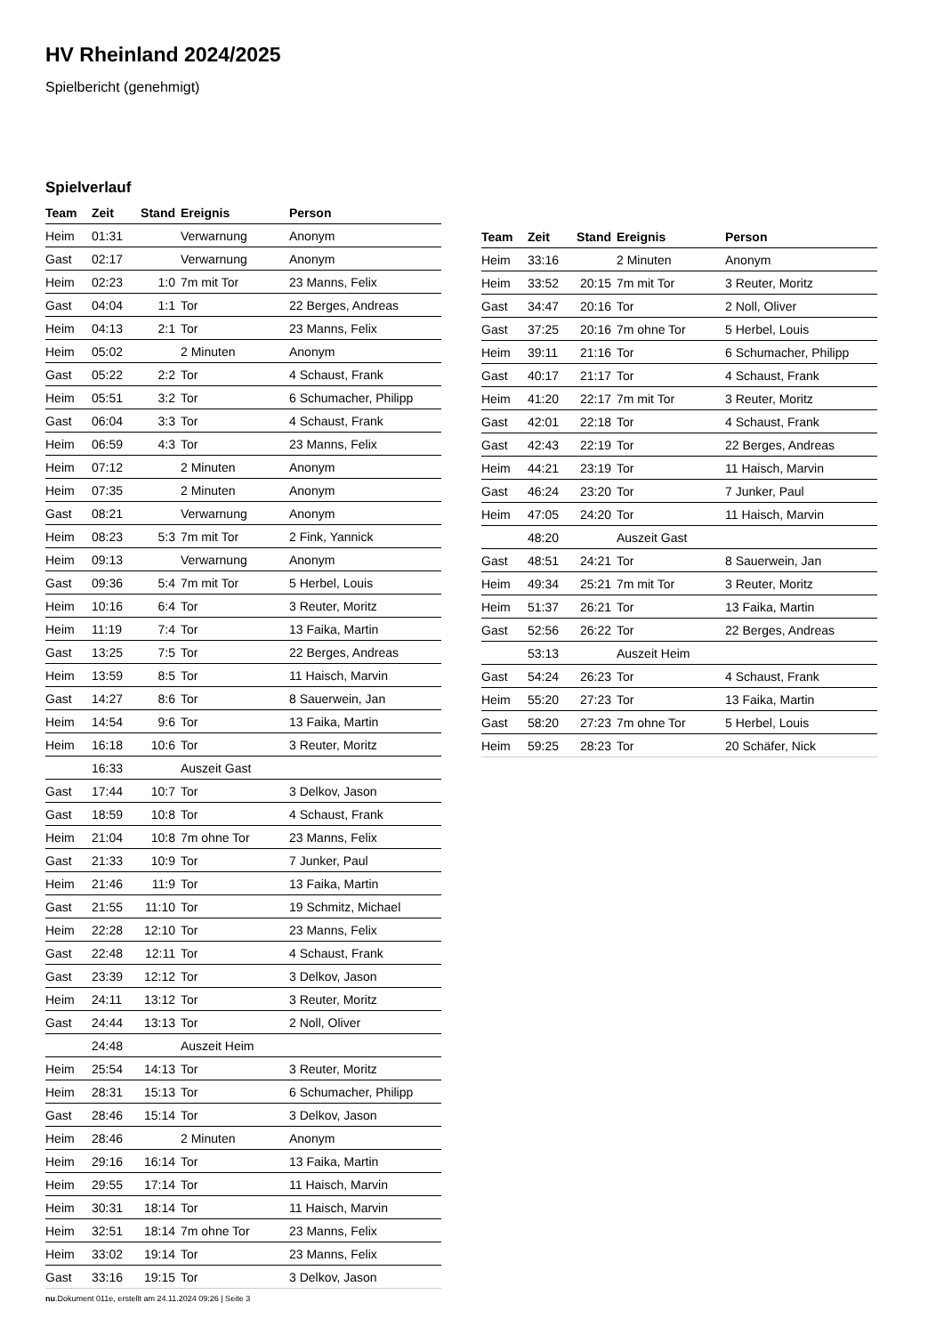HV Rheinland 2024/2025
Spielbericht (genehmigt)
Spielverlauf
| Team | Zeit | Stand | Ereignis | Person |
| --- | --- | --- | --- | --- |
| Heim | 01:31 | | Verwarnung | Anonym |
| Gast | 02:17 | | Verwarnung | Anonym |
| Heim | 02:23 | 1:0 | 7m mit Tor | 23 Manns, Felix |
| Gast | 04:04 | 1:1 | Tor | 22 Berges, Andreas |
| Heim | 04:13 | 2:1 | Tor | 23 Manns, Felix |
| Heim | 05:02 | | 2 Minuten | Anonym |
| Gast | 05:22 | 2:2 | Tor | 4 Schaust, Frank |
| Heim | 05:51 | 3:2 | Tor | 6 Schumacher, Philipp |
| Gast | 06:04 | 3:3 | Tor | 4 Schaust, Frank |
| Heim | 06:59 | 4:3 | Tor | 23 Manns, Felix |
| Heim | 07:12 | | 2 Minuten | Anonym |
| Heim | 07:35 | | 2 Minuten | Anonym |
| Gast | 08:21 | | Verwarnung | Anonym |
| Heim | 08:23 | 5:3 | 7m mit Tor | 2 Fink, Yannick |
| Heim | 09:13 | | Verwarnung | Anonym |
| Gast | 09:36 | 5:4 | 7m mit Tor | 5 Herbel, Louis |
| Heim | 10:16 | 6:4 | Tor | 3 Reuter, Moritz |
| Heim | 11:19 | 7:4 | Tor | 13 Faika, Martin |
| Gast | 13:25 | 7:5 | Tor | 22 Berges, Andreas |
| Heim | 13:59 | 8:5 | Tor | 11 Haisch, Marvin |
| Gast | 14:27 | 8:6 | Tor | 8 Sauerwein, Jan |
| Heim | 14:54 | 9:6 | Tor | 13 Faika, Martin |
| Heim | 16:18 | 10:6 | Tor | 3 Reuter, Moritz |
| | 16:33 | | Auszeit Gast | |
| Gast | 17:44 | 10:7 | Tor | 3 Delkov, Jason |
| Gast | 18:59 | 10:8 | Tor | 4 Schaust, Frank |
| Heim | 21:04 | 10:8 | 7m ohne Tor | 23 Manns, Felix |
| Gast | 21:33 | 10:9 | Tor | 7 Junker, Paul |
| Heim | 21:46 | 11:9 | Tor | 13 Faika, Martin |
| Gast | 21:55 | 11:10 | Tor | 19 Schmitz, Michael |
| Heim | 22:28 | 12:10 | Tor | 23 Manns, Felix |
| Gast | 22:48 | 12:11 | Tor | 4 Schaust, Frank |
| Gast | 23:39 | 12:12 | Tor | 3 Delkov, Jason |
| Heim | 24:11 | 13:12 | Tor | 3 Reuter, Moritz |
| Gast | 24:44 | 13:13 | Tor | 2 Noll, Oliver |
| | 24:48 | | Auszeit Heim | |
| Heim | 25:54 | 14:13 | Tor | 3 Reuter, Moritz |
| Heim | 28:31 | 15:13 | Tor | 6 Schumacher, Philipp |
| Gast | 28:46 | 15:14 | Tor | 3 Delkov, Jason |
| Heim | 28:46 | | 2 Minuten | Anonym |
| Heim | 29:16 | 16:14 | Tor | 13 Faika, Martin |
| Heim | 29:55 | 17:14 | Tor | 11 Haisch, Marvin |
| Heim | 30:31 | 18:14 | Tor | 11 Haisch, Marvin |
| Heim | 32:51 | 18:14 | 7m ohne Tor | 23 Manns, Felix |
| Heim | 33:02 | 19:14 | Tor | 23 Manns, Felix |
| Gast | 33:16 | 19:15 | Tor | 3 Delkov, Jason |
| Team | Zeit | Stand | Ereignis | Person |
| --- | --- | --- | --- | --- |
| Heim | 33:16 | | 2 Minuten | Anonym |
| Heim | 33:52 | 20:15 | 7m mit Tor | 3 Reuter, Moritz |
| Gast | 34:47 | 20:16 | Tor | 2 Noll, Oliver |
| Gast | 37:25 | 20:16 | 7m ohne Tor | 5 Herbel, Louis |
| Heim | 39:11 | 21:16 | Tor | 6 Schumacher, Philipp |
| Gast | 40:17 | 21:17 | Tor | 4 Schaust, Frank |
| Heim | 41:20 | 22:17 | 7m mit Tor | 3 Reuter, Moritz |
| Gast | 42:01 | 22:18 | Tor | 4 Schaust, Frank |
| Gast | 42:43 | 22:19 | Tor | 22 Berges, Andreas |
| Heim | 44:21 | 23:19 | Tor | 11 Haisch, Marvin |
| Gast | 46:24 | 23:20 | Tor | 7 Junker, Paul |
| Heim | 47:05 | 24:20 | Tor | 11 Haisch, Marvin |
| | 48:20 | | Auszeit Gast | |
| Gast | 48:51 | 24:21 | Tor | 8 Sauerwein, Jan |
| Heim | 49:34 | 25:21 | 7m mit Tor | 3 Reuter, Moritz |
| Heim | 51:37 | 26:21 | Tor | 13 Faika, Martin |
| Gast | 52:56 | 26:22 | Tor | 22 Berges, Andreas |
| | 53:13 | | Auszeit Heim | |
| Gast | 54:24 | 26:23 | Tor | 4 Schaust, Frank |
| Heim | 55:20 | 27:23 | Tor | 13 Faika, Martin |
| Gast | 58:20 | 27:23 | 7m ohne Tor | 5 Herbel, Louis |
| Heim | 59:25 | 28:23 | Tor | 20 Schäfer, Nick |
nu.Dokument 011e, erstellt am 24.11.2024 09:26 | Seite 3